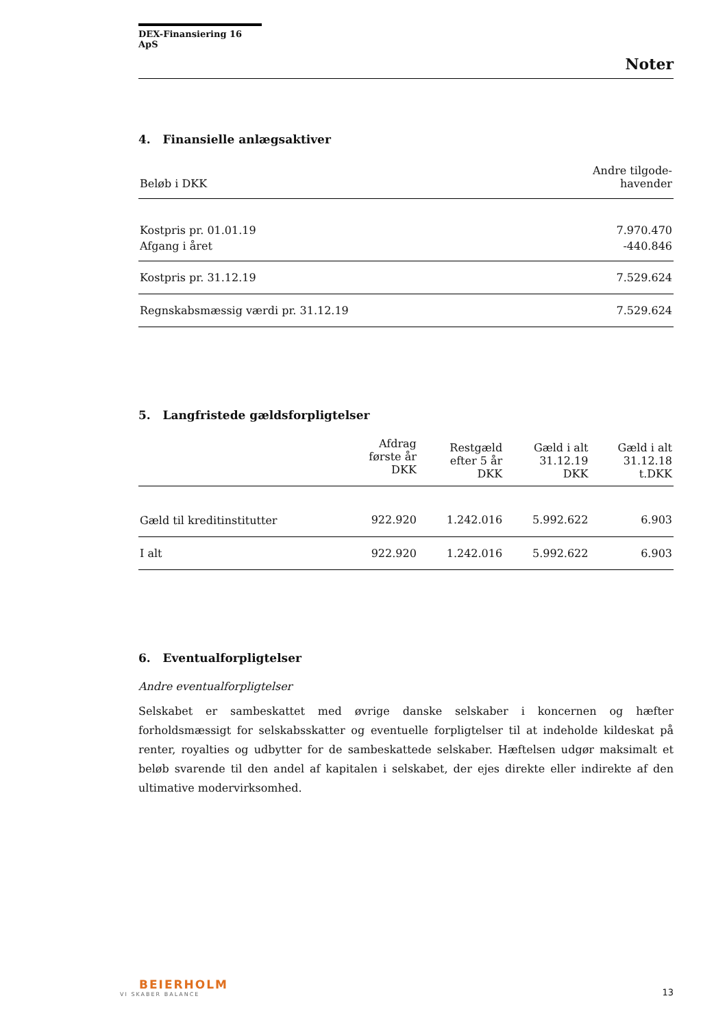DEX-Finansiering 16 ApS
Noter
4. Finansielle anlægsaktiver
| Beløb i DKK | Andre tilgode- havender |
| Kostpris pr. 01.01.19 | 7.970.470 |
| Afgang i året | -440.846 |
| Kostpris pr. 31.12.19 | 7.529.624 |
| Regnskabsmæssig værdi pr. 31.12.19 | 7.529.624 |
5. Langfristede gældsforpligtelser
| | Afdrag første år DKK | Restgæld efter 5 år DKK | Gæld i alt 31.12.19 DKK | Gæld i alt 31.12.18 t.DKK |
| Gæld til kreditinstitutter | 922.920 | 1.242.016 | 5.992.622 | 6.903 |
| I alt | 922.920 | 1.242.016 | 5.992.622 | 6.903 |
6. Eventualforpligtelser
Andre eventualforpligtelser
Selskabet er sambeskattet med øvrige danske selskaber i koncernen og hæfter forholdsmæssigt for selskabsskatter og eventuelle forpligtelser til at indeholde kildeskat på renter, royalties og udbytter for de sambeskattede selskaber. Hæftelsen udgør maksimalt et beløb svarende til den andel af kapitalen i selskabet, der ejes direkte eller indirekte af den ultimative modervirksomhed.
BEIERHOLM
VI SKABER BALANCE
13